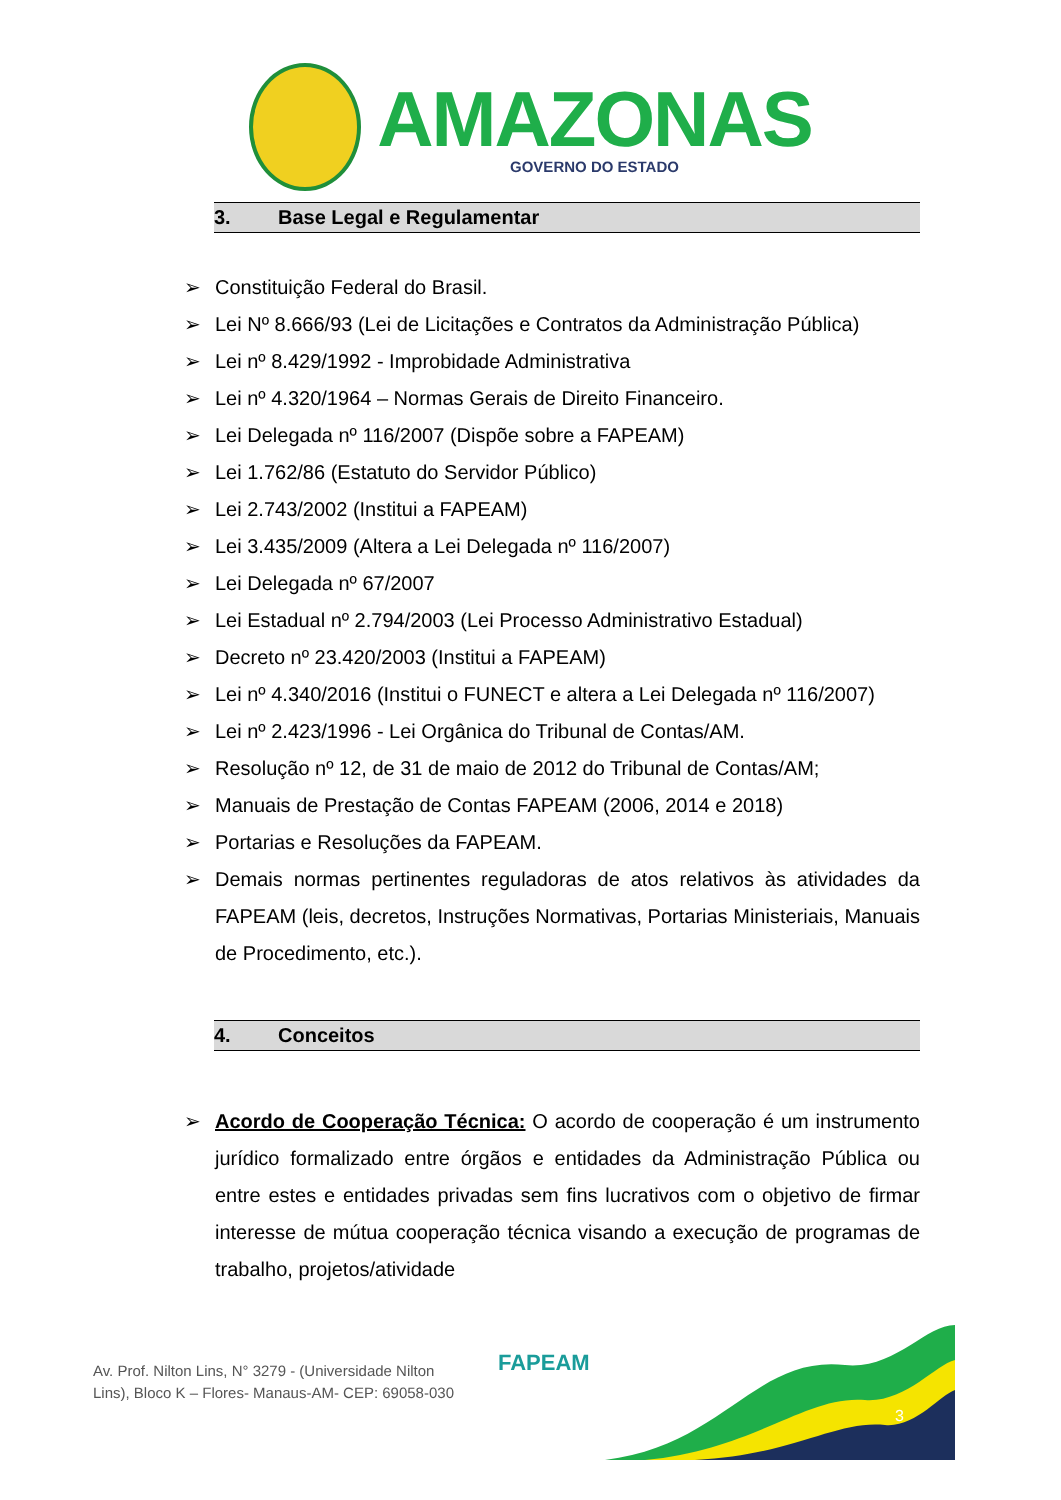AMAZONAS
GOVERNO DO ESTADO
3. Base Legal e Regulamentar
Constituição Federal do Brasil.
Lei Nº 8.666/93 (Lei de Licitações e Contratos da Administração Pública)
Lei nº 8.429/1992 - Improbidade Administrativa
Lei nº 4.320/1964 – Normas Gerais de Direito Financeiro.
Lei Delegada nº 116/2007 (Dispõe sobre a FAPEAM)
Lei 1.762/86 (Estatuto do Servidor Público)
Lei 2.743/2002 (Institui a FAPEAM)
Lei 3.435/2009 (Altera a Lei Delegada nº 116/2007)
Lei Delegada nº 67/2007
Lei Estadual nº 2.794/2003 (Lei Processo Administrativo Estadual)
Decreto nº 23.420/2003 (Institui a FAPEAM)
Lei nº 4.340/2016 (Institui o FUNECT e altera a Lei Delegada nº 116/2007)
Lei nº 2.423/1996 - Lei Orgânica do Tribunal de Contas/AM.
Resolução nº 12, de 31 de maio de 2012 do Tribunal de Contas/AM;
Manuais de Prestação de Contas FAPEAM (2006, 2014 e 2018)
Portarias e Resoluções da FAPEAM.
Demais normas pertinentes reguladoras de atos relativos às atividades da FAPEAM (leis, decretos, Instruções Normativas, Portarias Ministeriais, Manuais de Procedimento, etc.).
4. Conceitos
Acordo de Cooperação Técnica: O acordo de cooperação é um instrumento jurídico formalizado entre órgãos e entidades da Administração Pública ou entre estes e entidades privadas sem fins lucrativos com o objetivo de firmar interesse de mútua cooperação técnica visando a execução de programas de trabalho, projetos/atividade
Av. Prof. Nilton Lins, N° 3279 - (Universidade Nilton
Lins), Bloco K – Flores- Manaus-AM- CEP: 69058-030
FAPEAM
3